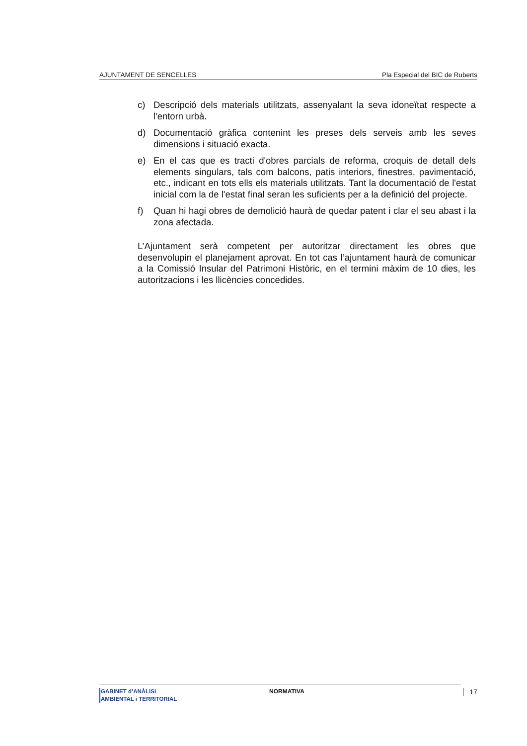AJUNTAMENT DE SENCELLES Pla Especial del BIC de Ruberts
c) Descripció dels materials utilitzats, assenyalant la seva idoneïtat respecte a l'entorn urbà.
d) Documentació gràfica contenint les preses dels serveis amb les seves dimensions i situació exacta.
e) En el cas que es tracti d'obres parcials de reforma, croquis de detall dels elements singulars, tals com balcons, patis interiors, finestres, pavimentació, etc., indicant en tots ells els materials utilitzats. Tant la documentació de l'estat inicial com la de l'estat final seran les suficients per a la definició del projecte.
f) Quan hi hagi obres de demolició haurà de quedar patent i clar el seu abast i la zona afectada.
L’Ajuntament serà competent per autoritzar directament les obres que desenvolupin el planejament aprovat. En tot cas l’ajuntament haurà de comunicar a la Comissió Insular del Patrimoni Històric, en el termini màxim de 10 dies, les autoritzacions i les llicències concedides.
GABINET d’ANÀLISI
AMBIENTAL i TERRITORIAL
NORMATIVA 17